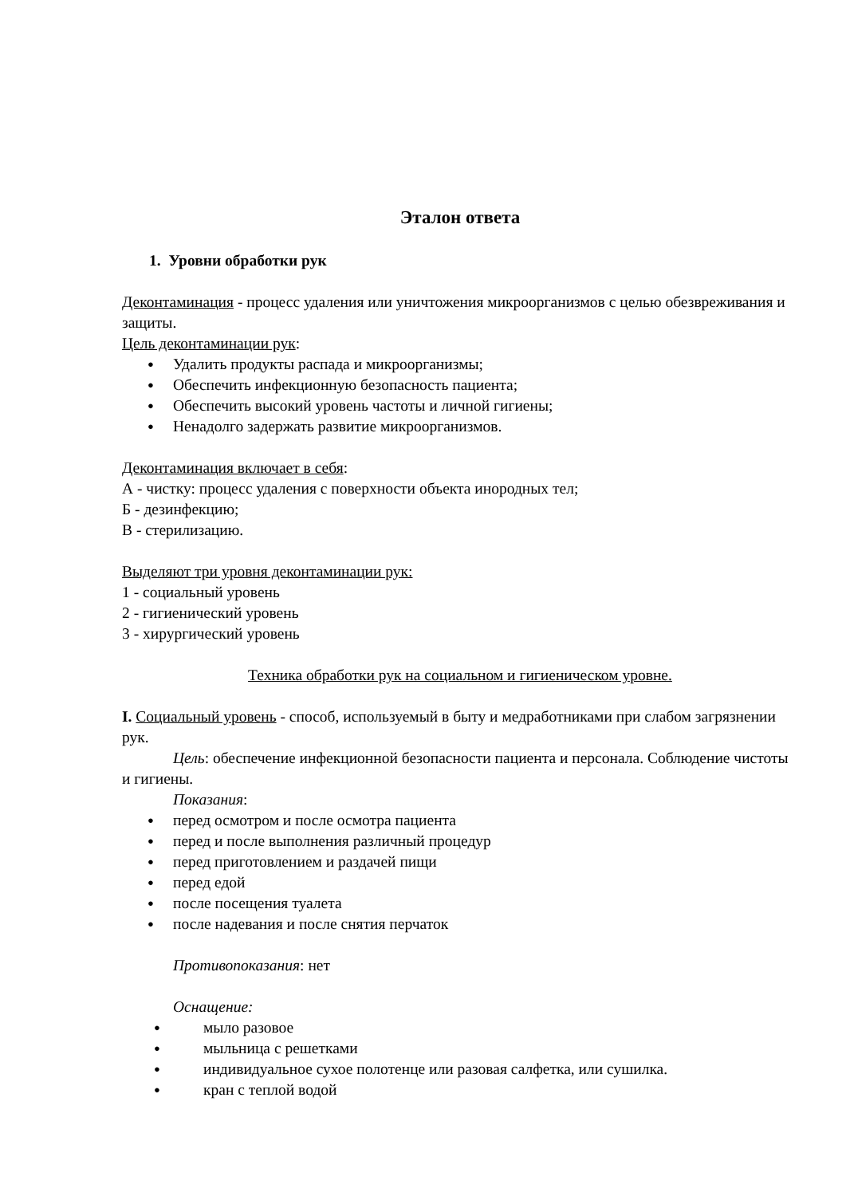Эталон ответа
1. Уровни обработки рук
Деконтаминация - процесс удаления или уничтожения микроорганизмов с целью обезвреживания и защиты.
Цель деконтаминации рук:
● Удалить продукты распада и микроорганизмы;
● Обеспечить инфекционную безопасность пациента;
● Обеспечить высокий уровень частоты и личной гигиены;
● Ненадолго задержать развитие микроорганизмов.
Деконтаминация включает в себя:
А - чистку: процесс удаления с поверхности объекта инородных тел;
Б - дезинфекцию;
В - стерилизацию.
Выделяют три уровня деконтаминации рук:
1 - социальный уровень
2 - гигиенический уровень
3 - хирургический уровень
Техника обработки рук на социальном и гигиеническом уровне.
I. Социальный уровень - способ, используемый в быту и медработниками при слабом загрязнении рук.
Цель: обеспечение инфекционной безопасности пациента и персонала. Соблюдение чистоты и гигиены.
Показания:
● перед осмотром и после осмотра пациента
● перед и после выполнения различный процедур
● перед приготовлением и раздачей пищи
● перед едой
● после посещения туалета
● после надевания и после снятия перчаток
Противопоказания: нет
Оснащение:
● мыло разовое
● мыльница с решетками
● индивидуальное сухое полотенце или разовая салфетка, или сушилка.
● кран с теплой водой